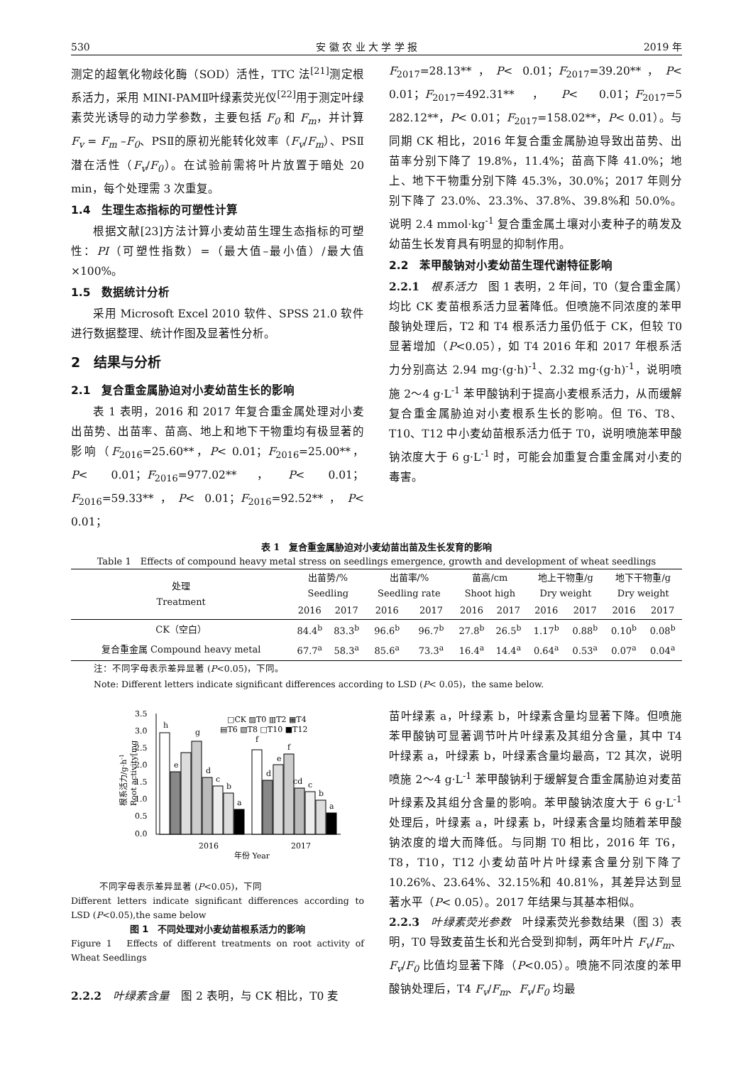530 安 徽 农 业 大 学 学 报 2019 年
测定的超氧化物歧化酶（SOD）活性，TTC 法<sup>[21]</sup>测定根系活力，采用 MINI-PAMⅡ叶绿素荧光仪<sup>[22]</sup>用于测定叶绿素荧光诱导的动力学参数，主要包括 F<sub>0</sub> 和 F<sub>m</sub>，并计算 F<sub>v</sub> = F<sub>m</sub> –F<sub>0</sub>、PSⅡ的原初光能转化效率（F<sub>v</sub>/F<sub>m</sub>）、PSⅡ潜在活性（F<sub>v</sub>/F<sub>0</sub>）。在试验前需将叶片放置于暗处 20 min，每个处理需 3 次重复。
1.4　生理生态指标的可塑性计算
根据文献[23]方法计算小麦幼苗生理生态指标的可塑性：PI（可塑性指数）=（最大值–最小值）/最大值×100%。
1.5　数据统计分析
采用 Microsoft Excel 2010 软件、SPSS 21.0 软件进行数据整理、统计作图及显著性分析。
2　结果与分析
2.1　复合重金属胁迫对小麦幼苗生长的影响
表 1 表明，2016 和 2017 年复合重金属处理对小麦出苗势、出苗率、苗高、地上和地下干物重均有极显著的影响（F<sub>2016</sub>=25.60**，P< 0.01；F<sub>2016</sub>=25.00**，P< 0.01；F<sub>2016</sub>=977.02**，P< 0.01；F<sub>2016</sub>=59.33**，P< 0.01；F<sub>2016</sub>=92.52**，P< 0.01；
F<sub>2017</sub>=28.13**，P< 0.01；F<sub>2017</sub>=39.20**，P< 0.01；F<sub>2017</sub>=492.31**，P< 0.01；F<sub>2017</sub>=5 282.12**，P< 0.01；F<sub>2017</sub>=158.02**，P< 0.01）。与同期 CK 相比，2016 年复合重金属胁迫导致出苗势、出苗率分别下降了 19.8%，11.4%；苗高下降 41.0%；地上、地下干物重分别下降 45.3%，30.0%；2017 年则分别下降了 23.0%、23.3%、37.8%、39.8%和 50.0%。说明 2.4 mmol·kg<sup>-1</sup> 复合重金属土壤对小麦种子的萌发及幼苗生长发育具有明显的抑制作用。
2.2　苯甲酸钠对小麦幼苗生理代谢特征影响
2.2.1　根系活力　图 1 表明，2 年间，T0（复合重金属）均比 CK 麦苗根系活力显著降低。但喷施不同浓度的苯甲酸钠处理后，T2 和 T4 根系活力虽仍低于 CK，但较 T0 显著增加（P<0.05），如 T4 2016 年和 2017 年根系活力分别高达 2.94 mg·(g·h)<sup>-1</sup>、2.32 mg·(g·h)<sup>-1</sup>，说明喷施 2～4 g·L<sup>-1</sup> 苯甲酸钠利于提高小麦根系活力，从而缓解复合重金属胁迫对小麦根系生长的影响。但 T6、T8、T10、T12 中小麦幼苗根系活力低于 T0，说明喷施苯甲酸钠浓度大于 6 g·L<sup>-1</sup> 时，可能会加重复合重金属对小麦的毒害。
表 1　复合重金属胁迫对小麦幼苗出苗及生长发育的影响
Table 1　Effects of compound heavy metal stress on seedlings emergence, growth and development of wheat seedlings
| 处理 Treatment | 出苗势/% Seedling | | 出苗率/% Seedling rate | | 苗高/cm Shoot high | | 地上干物重/g Dry weight | | 地下干物重/g Dry weight | |
| --- | --- | --- | --- | --- | --- | --- | --- | --- | --- | --- |
| | 2016 | 2017 | 2016 | 2017 | 2016 | 2017 | 2016 | 2017 | 2016 | 2017 |
| CK（空白） | 84.4<sup>b</sup> | 83.3<sup>b</sup> | 96.6<sup>b</sup> | 96.7<sup>b</sup> | 27.8<sup>b</sup> | 26.5<sup>b</sup> | 1.17<sup>b</sup> | 0.88<sup>b</sup> | 0.10<sup>b</sup> | 0.08<sup>b</sup> |
| 复合重金属 Compound heavy metal | 67.7<sup>a</sup> | 58.3<sup>a</sup> | 85.6<sup>a</sup> | 73.3<sup>a</sup> | 16.4<sup>a</sup> | 14.4<sup>a</sup> | 0.64<sup>a</sup> | 0.53<sup>a</sup> | 0.07<sup>a</sup> | 0.04<sup>a</sup> |
注：不同字母表示差异显著 (P<0.05)，下同。
Note: Different letters indicate significant differences according to LSD (P< 0.05)，the same below.
0.0
0.5
1.0
1.5
2.0
2.5
3.0
3.5
h
e
g
d
c
b
a
f
d
e
f
cd
c
b
a
2016
2017
年份 Year
□CK ▨T0 ▥T2 ▦T4
▤T6 ▧T8 □T10 ■T12
根系活力/g·h-1
Root activity[mg
不同字母表示差异显著 (P<0.05)，下同
Different letters indicate significant differences according to LSD (P<0.05),the same below
图 1　不同处理对小麦幼苗根系活力的影响
Figure 1　Effects of different treatments on root activity of Wheat Seedlings
2.2.2　叶绿素含量　图 2 表明，与 CK 相比，T0 麦
苗叶绿素 a，叶绿素 b，叶绿素含量均显著下降。但喷施苯甲酸钠可显著调节叶片叶绿素及其组分含量，其中 T4 叶绿素 a，叶绿素 b，叶绿素含量均最高，T2 其次，说明喷施 2～4 g·L<sup>-1</sup> 苯甲酸钠利于缓解复合重金属胁迫对麦苗叶绿素及其组分含量的影响。苯甲酸钠浓度大于 6 g·L<sup>-1</sup> 处理后，叶绿素 a，叶绿素 b，叶绿素含量均随着苯甲酸钠浓度的增大而降低。与同期 T0 相比，2016 年 T6，T8，T10，T12 小麦幼苗叶片叶绿素含量分别下降了 10.26%、23.64%、32.15%和 40.81%，其差异达到显著水平（P< 0.05）。2017 年结果与其基本相似。
2.2.3　叶绿素荧光参数　叶绿素荧光参数结果（图 3）表明，T0 导致麦苗生长和光合受到抑制，两年叶片 F<sub>v</sub>/F<sub>m</sub>、F<sub>v</sub>/F<sub>0</sub> 比值均显著下降（P<0.05）。喷施不同浓度的苯甲酸钠处理后，T4 F<sub>v</sub>/F<sub>m</sub>、F<sub>v</sub>/F<sub>0</sub> 均最